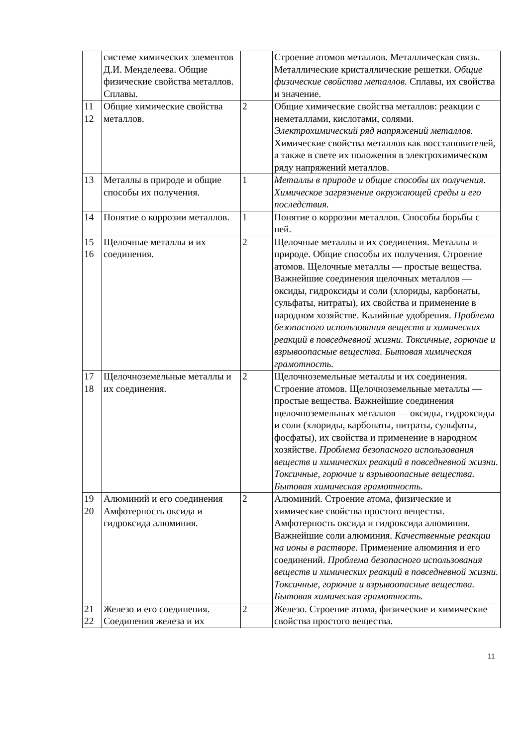| | системе химических элементов Д.И. Менделеева. Общие физические свойства металлов. Сплавы. | | Строение атомов металлов. Металлическая связь. Металлические кристаллические решетки. Общие физические свойства металлов. Сплавы, их свойства и значение. |
| 11 12 | Общие химические свойства металлов. | 2 | Общие химические свойства металлов: реакции с неметаллами, кислотами, солями. Электрохимический ряд напряжений металлов. Химические свойства металлов как восстановителей, а также в свете их положения в электрохимическом ряду напряжений металлов. |
| 13 | Металлы в природе и общие способы их получения. | 1 | Металлы в природе и общие способы их получения. Химическое загрязнение окружающей среды и его последствия. |
| 14 | Понятие о коррозии металлов. | 1 | Понятие о коррозии металлов. Способы борьбы с ней. |
| 15 16 | Щелочные металлы и их соединения. | 2 | Щелочные металлы и их соединения. Металлы и природе. Общие способы их получения. Строение атомов. Щелочные металлы — простые вещества. Важнейшие соединения щелочных металлов — оксиды, гидроксиды и соли (хлориды, карбонаты, сульфаты, нитраты), их свойства и применение в народном хозяйстве. Калийные удобрения. Проблема безопасного использования веществ и химических реакций в повседневной жизни. Токсичные, горючие и взрывоопасные вещества. Бытовая химическая грамотность. |
| 17 18 | Щелочноземельные металлы и их соединения. | 2 | Щелочноземельные металлы и их соединения. Строение атомов. Щелочноземельные металлы — простые вещества. Важнейшие соединения щелочноземельных металлов — оксиды, гидроксиды и соли (хлориды, карбонаты, нитраты, сульфаты, фосфаты), их свойства и применение в народном хозяйстве. Проблема безопасного использования веществ и химических реакций в повседневной жизни. Токсичные, горючие и взрывоопасные вещества. Бытовая химическая грамотность. |
| 19 20 | Алюминий и его соединения Амфотерность оксида и гидроксида алюминия. | 2 | Алюминий. Строение атома, физические и химические свойства простого вещества. Амфотерность оксида и гидроксида алюминия. Важнейшие соли алюминия. Качественные реакции на ионы в растворе. Применение алюминия и его соединений. Проблема безопасного использования веществ и химических реакций в повседневной жизни. Токсичные, горючие и взрывоопасные вещества. Бытовая химическая грамотность. |
| 21 22 | Железо и его соединения. Соединения железа и их | 2 | Железо. Строение атома, физические и химические свойства простого вещества. |
11